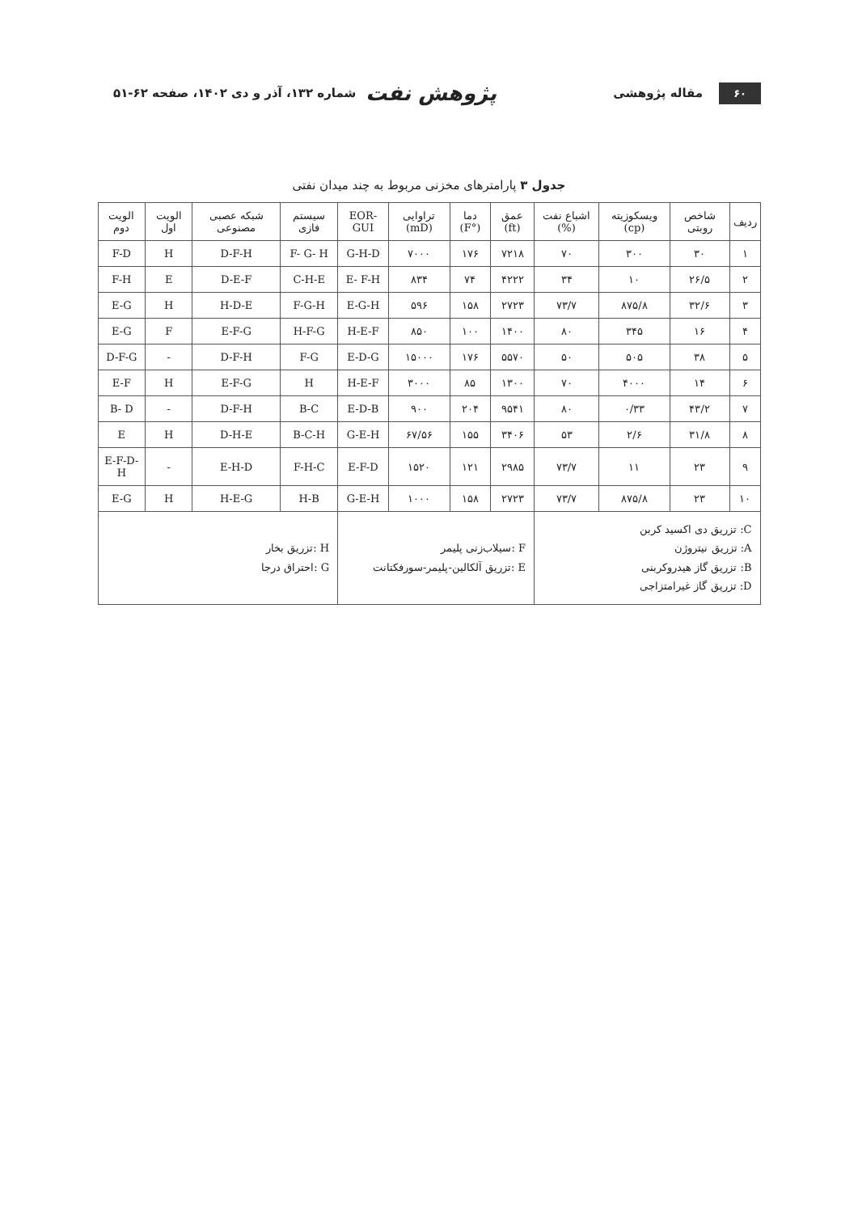۶۰ مقاله پژوهشی
پژوهش نفت شماره ۱۳۲، آذر و دی ۱۴۰۲، صفحه ۶۲-۵۱
جدول ۳ پارامترهای مخزنی مربوط به چند میدان نفتی
| ردیف | شاخص روبتی | ویسکوزیته (cp) | اشباع نفت (%) | عمق (ft) | دما (°F) | تراوایی (mD) | EOR-GUI | سیستم فازی | شبکه عصبی مصنوعی | الویت اول | الویت دوم |
| --- | --- | --- | --- | --- | --- | --- | --- | --- | --- | --- | --- |
| ۱ | ۳۰ | ۳۰۰ | ۷۰ | ۷۲۱۸ | ۱۷۶ | ۷۰۰۰ | G-H-D | F- G- H | D-F-H | H | F-D |
| ۲ | ۲۶/۵ | ۱۰ | ۳۴ | ۴۲۲۲ | ۷۴ | ۸۳۴ | E- F-H | C-H-E | D-E-F | E | F-H |
| ۳ | ۳۲/۶ | ۸۷۵/۸ | ۷۳/۷ | ۲۷۲۳ | ۱۵۸ | ۵۹۶ | E-G-H | F-G-H | H-D-E | H | E-G |
| ۴ | ۱۶ | ۳۴۵ | ۸۰ | ۱۴۰۰ | ۱۰۰ | ۸۵۰ | H-E-F | H-F-G | E-F-G | F | E-G |
| ۵ | ۳۸ | ۵۰۵ | ۵۰ | ۵۵۷۰ | ۱۷۶ | ۱۵۰۰۰ | E-D-G | F-G | D-F-H | - | D-F-G |
| ۶ | ۱۴ | ۴۰۰۰ | ۷۰ | ۱۳۰۰ | ۸۵ | ۳۰۰۰ | H-E-F | H | E-F-G | H | E-F |
| ۷ | ۴۳/۲ | ۰/۳۳ | ۸۰ | ۹۵۴۱ | ۲۰۴ | ۹۰۰ | E-D-B | B-C | D-F-H | - | B- D |
| ۸ | ۳۱/۸ | ۲/۶ | ۵۳ | ۳۴۰۶ | ۱۵۵ | ۶۷/۵۶ | G-E-H | B-C-H | D-H-E | H | E |
| ۹ | ۲۳ | ۱۱ | ۷۳/۷ | ۲۹۸۵ | ۱۲۱ | ۱۵۲۰ | E-F-D | F-H-C | E-H-D | - | E-F-D-H |
| ۱۰ | ۲۳ | ۸۷۵/۸ | ۷۳/۷ | ۲۷۲۳ | ۱۵۸ | ۱۰۰۰ | G-E-H | H-B | H-E-G | H | E-G |
| C: تزریق دی اکسید کربن A: تزریق نیتروژن B: تزریق گاز هیدروکربنی D: تزریق گاز غیرامتزاجی | | | | F :سیلاب‌زنی پلیمر E :تزریق آلکالین-پلیمر-سورفکتانت | | | | H :تزریق بخار G :احتراق درجا | | | |